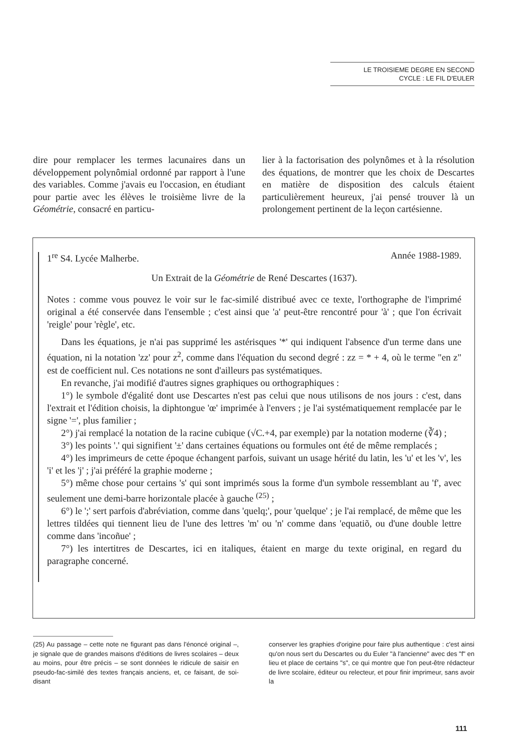LE TROISIEME DEGRE EN SECOND
CYCLE : LE FIL D'EULER
dire pour remplacer les termes lacunaires dans un développement polynômial ordonné par rapport à l'une des variables. Comme j'avais eu l'occasion, en étudiant pour partie avec les élèves le troisième livre de la Géométrie, consacré en particu-
lier à la factorisation des polynômes et à la résolution des équations, de montrer que les choix de Descartes en matière de disposition des calculs étaient particulièrement heureux, j'ai pensé trouver là un prolongement pertinent de la leçon cartésienne.
1<sup>re</sup> S4. Lycée Malherbe. Année 1988-1989.
Un Extrait de la Géométrie de René Descartes (1637).
Notes : comme vous pouvez le voir sur le fac-similé distribué avec ce texte, l'orthographe de l'imprimé original a été conservée dans l'ensemble ; c'est ainsi que 'a' peut-être rencontré pour 'à' ; que l'on écrivait 'reigle' pour 'règle', etc.
Dans les équations, je n'ai pas supprimé les astérisques '*' qui indiquent l'absence d'un terme dans une équation, ni la notation 'zz' pour z<sup>2</sup>, comme dans l'équation du second degré : zz = * + 4, où le terme "en z" est de coefficient nul. Ces notations ne sont d'ailleurs pas systématiques.
En revanche, j'ai modifié d'autres signes graphiques ou orthographiques :
1°) le symbole d'égalité dont use Descartes n'est pas celui que nous utilisons de nos jours : c'est, dans l'extrait et l'édition choisis, la diphtongue 'œ' imprimée à l'envers ; je l'ai systématiquement remplacée par le signe '=', plus familier ;
2°) j'ai remplacé la notation de la racine cubique (√C.+4, par exemple) par la notation moderne (∛4) ;
3°) les points '.' qui signifient '±' dans certaines équations ou formules ont été de même remplacés ;
4°) les imprimeurs de cette époque échangent parfois, suivant un usage hérité du latin, les 'u' et les 'v', les 'i' et les 'j' ; j'ai préféré la graphie moderne ;
5°) même chose pour certains 's' qui sont imprimés sous la forme d'un symbole ressemblant au 'f', avec seulement une demi-barre horizontale placée à gauche <sup>(25)</sup> ;
6°) le ';' sert parfois d'abréviation, comme dans 'quelq;', pour 'quelque' ; je l'ai remplacé, de même que les lettres tildées qui tiennent lieu de l'une des lettres 'm' ou 'n' comme dans 'equatiõ, ou d'une double lettre comme dans 'incoñue' ;
7°) les intertitres de Descartes, ici en italiques, étaient en marge du texte original, en regard du paragraphe concerné.
(25) Au passage – cette note ne figurant pas dans l'énoncé original –, je signale que de grandes maisons d'éditions de livres scolaires – deux au moins, pour être précis – se sont données le ridicule de saisir en pseudo-fac-similé des textes français anciens, et, ce faisant, de soi-disant
conserver les graphies d'origine pour faire plus authentique : c'est ainsi qu'on nous sert du Descartes ou du Euler "à l'ancienne" avec des "f" en lieu et place de certains "s", ce qui montre que l'on peut-être rédacteur de livre scolaire, éditeur ou relecteur, et pour finir imprimeur, sans avoir la
111